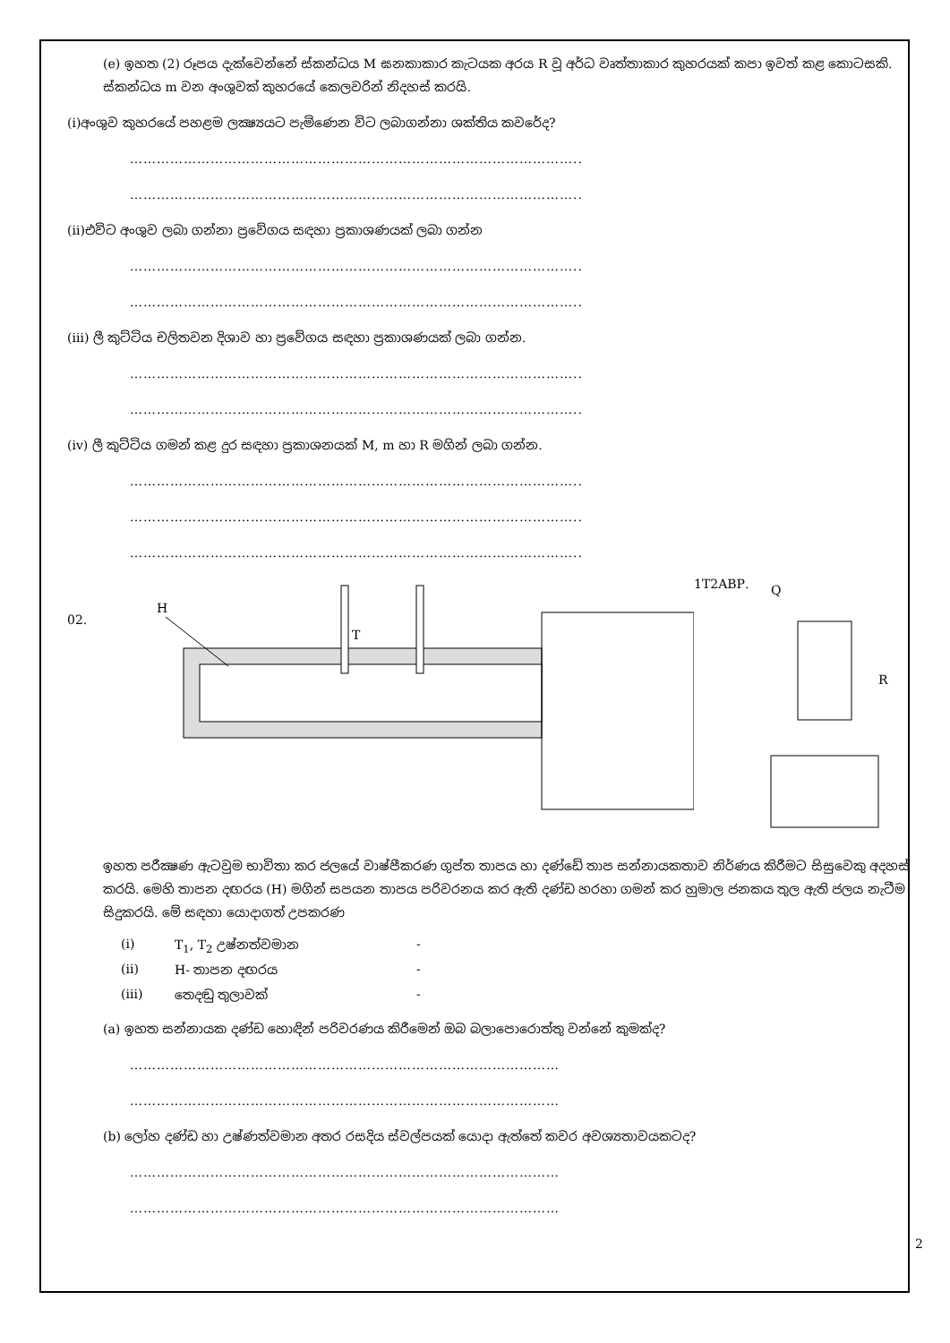(e) ඉහත (2) රූපය දැක්වෙන්නේ ස්කන්ධය M ඝනකාකාර කැටයක අරය R වූ අර්ධ වෘත්තාකාර කුහරයක් කපා ඉවත් කළ කොටසකි. ස්කන්ධය m වන අංශුවක් කුහරයේ කෙලවරින් නිදහස් කරයි.
(i)අංශුව කුහරයේ පහළම ලක්‍ෂ්‍යයට පැමිණෙන විට ලබාගන්නා ශක්තිය කවරේද?
………………………………………………………………………………………..
………………………………………………………………………………………..
(ii)එවිට අංශුව ලබා ගන්නා ප්‍රවේගය සඳහා ප්‍රකාශණයක් ලබා ගන්න
………………………………………………………………………………………..
………………………………………………………………………………………..
(iii) ලී කුට්ටිය චලිතවන දිශාව හා ප්‍රවේගය සඳහා ප්‍රකාශණයක් ලබා ගන්න.
………………………………………………………………………………………..
………………………………………………………………………………………..
(iv) ලී කුට්ටිය ගමන් කළ දුර සඳහා ප්‍රකාශනයක් M, m හා R මගින් ලබා ගන්න.
………………………………………………………………………………………..
………………………………………………………………………………………..
………………………………………………………………………………………..
02.
H
T
1
T
2
A
B
P
.
Q
R
ඉහත පරීක්‍ෂණ ඇටවුම භාවිතා කර ජලයේ වාෂ්පීකරණ ගුප්ත තාපය හා දණ්ඩේ තාප සන්නායකතාව නිර්ණය කිරීමට සිසුවෙකු අදහස් කරයි. මෙහි තාපන දඟරය (H) මගින් සපයන තාපය පරිවරනය කර ඇති දණ්ඩ හරහා ගමන් කර හුමාල ජනකය තුල ඇති ජලය නැටීම සිදුකරයි. මේ සඳහා යොදාගත් උපකරණ
(i) T<sub>1</sub>, T<sub>2</sub> උෂ්නත්වමාන -
(ii) H- තාපන දඟරය -
(iii) තෙදඬු තුලාවක් -
(a) ඉහත සන්නායක දණ්ඩ හොඳින් පරිවරණය කිරීමෙන් ඔබ බලාපොරොත්තු වන්නේ කුමක්ද?
……………………………………………………………………………………
……………………………………………………………………………………
(b) ලෝහ දණ්ඩ හා උෂ්ණත්වමාන අතර රසදිය ස්වල්පයක් යොදා ඇත්තේ කවර අවශ්‍යතාවයකටද?
……………………………………………………………………………………
……………………………………………………………………………………
2